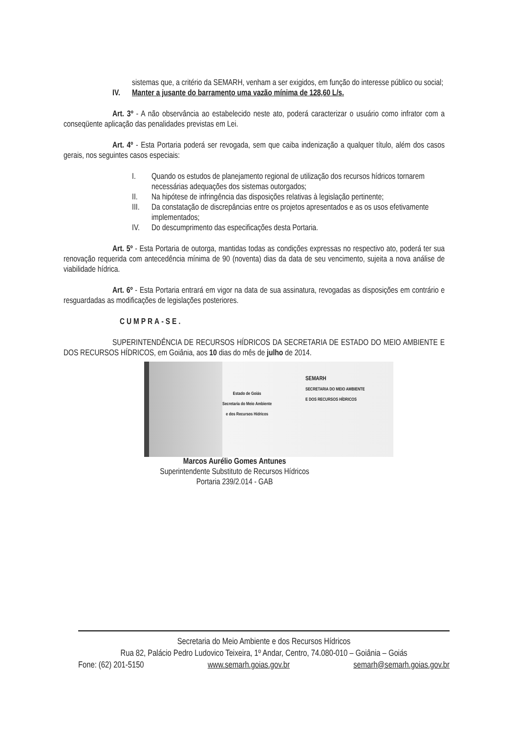sistemas que, a critério da SEMARH, venham a ser exigidos, em função do interesse público ou social;
IV. Manter a jusante do barramento uma vazão mínima de 128,60 L/s.
Art. 3º - A não observância ao estabelecido neste ato, poderá caracterizar o usuário como infrator com a conseqüente aplicação das penalidades previstas em Lei.
Art. 4º - Esta Portaria poderá ser revogada, sem que caiba indenização a qualquer título, além dos casos gerais, nos seguintes casos especiais:
I. Quando os estudos de planejamento regional de utilização dos recursos hídricos tornarem necessárias adequações dos sistemas outorgados;
II. Na hipótese de infringência das disposições relativas à legislação pertinente;
III. Da constatação de discrepâncias entre os projetos apresentados e as os usos efetivamente implementados;
IV. Do descumprimento das especificações desta Portaria.
Art. 5º - Esta Portaria de outorga, mantidas todas as condições expressas no respectivo ato, poderá ter sua renovação requerida com antecedência mínima de 90 (noventa) dias da data de seu vencimento, sujeita a nova análise de viabilidade hídrica.
Art. 6º - Esta Portaria entrará em vigor na data de sua assinatura, revogadas as disposições em contrário e resguardadas as modificações de legislações posteriores.
CUMPRA-SE.
SUPERINTENDÊNCIA DE RECURSOS HÍDRICOS DA SECRETARIA DE ESTADO DO MEIO AMBIENTE E DOS RECURSOS HÍDRICOS, em Goiânia, aos 10 dias do mês de julho de 2014.
Estado de Goiás
Secretaria do Meio Ambiente
e dos Recursos Hídricos
SEMARH
SECRETARIA DO MEIO AMBIENTE
E DOS RECURSOS HÍDRICOS
Marcos Aurélio Gomes Antunes
Superintendente Substituto de Recursos Hídricos
Portaria 239/2.014 - GAB
Secretaria do Meio Ambiente e dos Recursos Hídricos
Rua 82, Palácio Pedro Ludovico Teixeira, 1º Andar, Centro, 74.080-010 – Goiânia – Goiás
Fone: (62) 201-5150 www.semarh.goias.gov.br semarh@semarh.goias.gov.br